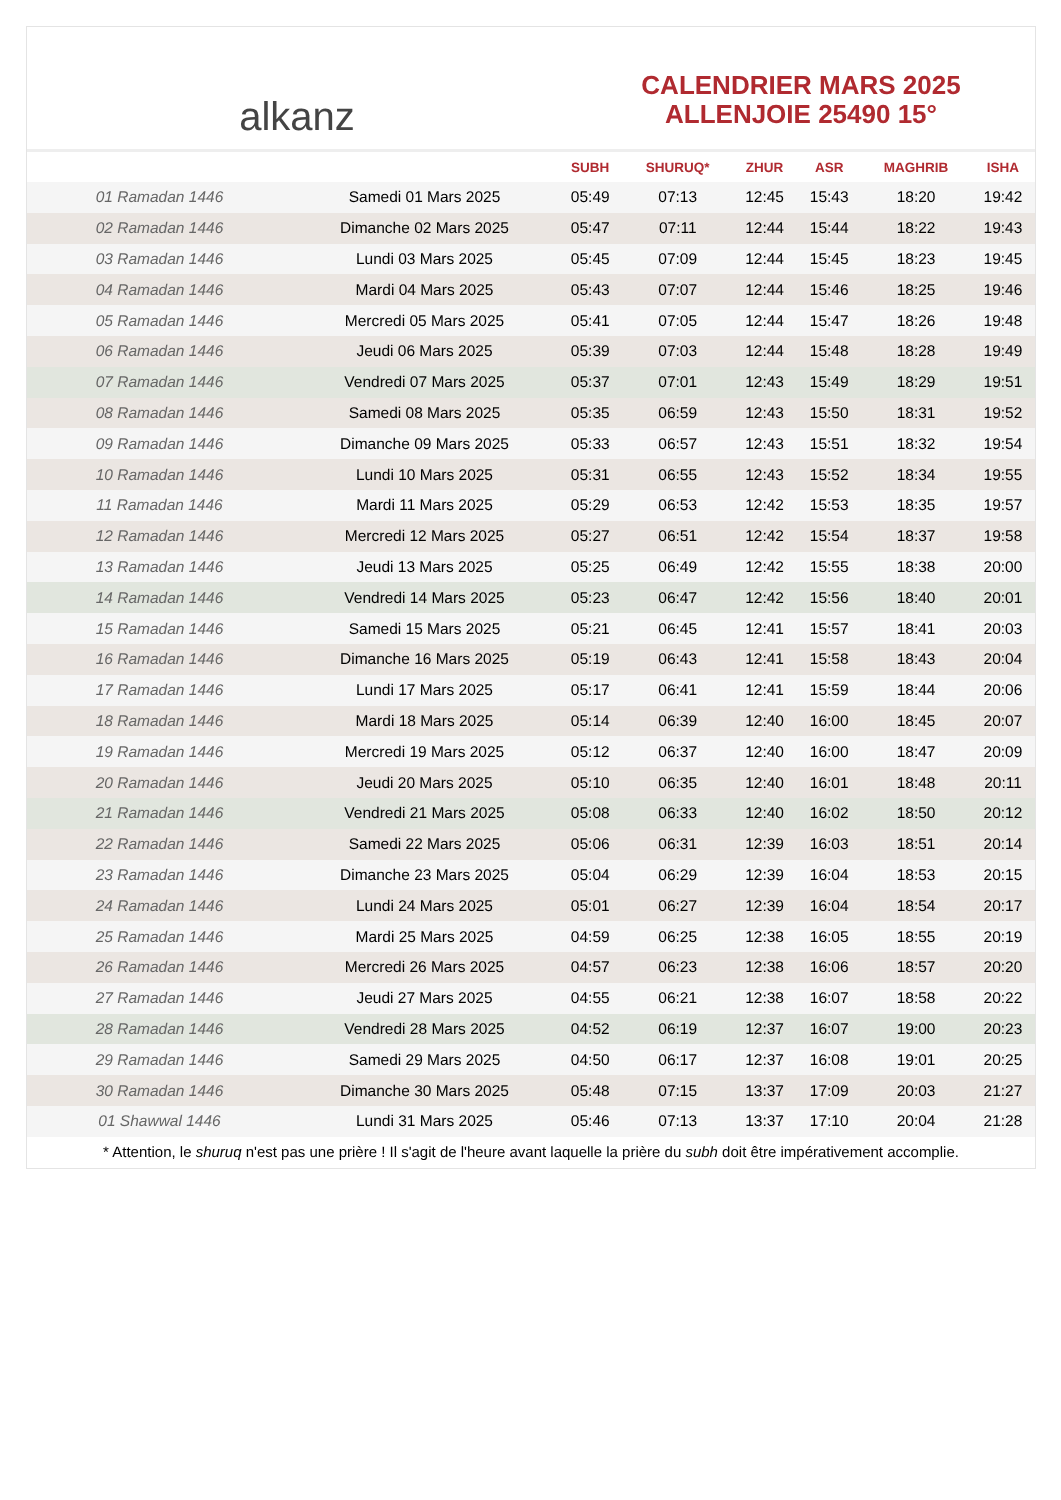alkanz
CALENDRIER MARS 2025
ALLENJOIE 25490 15°
| | | SUBH | SHURUQ* | ZHUR | ASR | MAGHRIB | ISHA |
| --- | --- | --- | --- | --- | --- | --- | --- |
| 01 Ramadan 1446 | Samedi 01 Mars 2025 | 05:49 | 07:13 | 12:45 | 15:43 | 18:20 | 19:42 |
| 02 Ramadan 1446 | Dimanche 02 Mars 2025 | 05:47 | 07:11 | 12:44 | 15:44 | 18:22 | 19:43 |
| 03 Ramadan 1446 | Lundi 03 Mars 2025 | 05:45 | 07:09 | 12:44 | 15:45 | 18:23 | 19:45 |
| 04 Ramadan 1446 | Mardi 04 Mars 2025 | 05:43 | 07:07 | 12:44 | 15:46 | 18:25 | 19:46 |
| 05 Ramadan 1446 | Mercredi 05 Mars 2025 | 05:41 | 07:05 | 12:44 | 15:47 | 18:26 | 19:48 |
| 06 Ramadan 1446 | Jeudi 06 Mars 2025 | 05:39 | 07:03 | 12:44 | 15:48 | 18:28 | 19:49 |
| 07 Ramadan 1446 | Vendredi 07 Mars 2025 | 05:37 | 07:01 | 12:43 | 15:49 | 18:29 | 19:51 |
| 08 Ramadan 1446 | Samedi 08 Mars 2025 | 05:35 | 06:59 | 12:43 | 15:50 | 18:31 | 19:52 |
| 09 Ramadan 1446 | Dimanche 09 Mars 2025 | 05:33 | 06:57 | 12:43 | 15:51 | 18:32 | 19:54 |
| 10 Ramadan 1446 | Lundi 10 Mars 2025 | 05:31 | 06:55 | 12:43 | 15:52 | 18:34 | 19:55 |
| 11 Ramadan 1446 | Mardi 11 Mars 2025 | 05:29 | 06:53 | 12:42 | 15:53 | 18:35 | 19:57 |
| 12 Ramadan 1446 | Mercredi 12 Mars 2025 | 05:27 | 06:51 | 12:42 | 15:54 | 18:37 | 19:58 |
| 13 Ramadan 1446 | Jeudi 13 Mars 2025 | 05:25 | 06:49 | 12:42 | 15:55 | 18:38 | 20:00 |
| 14 Ramadan 1446 | Vendredi 14 Mars 2025 | 05:23 | 06:47 | 12:42 | 15:56 | 18:40 | 20:01 |
| 15 Ramadan 1446 | Samedi 15 Mars 2025 | 05:21 | 06:45 | 12:41 | 15:57 | 18:41 | 20:03 |
| 16 Ramadan 1446 | Dimanche 16 Mars 2025 | 05:19 | 06:43 | 12:41 | 15:58 | 18:43 | 20:04 |
| 17 Ramadan 1446 | Lundi 17 Mars 2025 | 05:17 | 06:41 | 12:41 | 15:59 | 18:44 | 20:06 |
| 18 Ramadan 1446 | Mardi 18 Mars 2025 | 05:14 | 06:39 | 12:40 | 16:00 | 18:45 | 20:07 |
| 19 Ramadan 1446 | Mercredi 19 Mars 2025 | 05:12 | 06:37 | 12:40 | 16:00 | 18:47 | 20:09 |
| 20 Ramadan 1446 | Jeudi 20 Mars 2025 | 05:10 | 06:35 | 12:40 | 16:01 | 18:48 | 20:11 |
| 21 Ramadan 1446 | Vendredi 21 Mars 2025 | 05:08 | 06:33 | 12:40 | 16:02 | 18:50 | 20:12 |
| 22 Ramadan 1446 | Samedi 22 Mars 2025 | 05:06 | 06:31 | 12:39 | 16:03 | 18:51 | 20:14 |
| 23 Ramadan 1446 | Dimanche 23 Mars 2025 | 05:04 | 06:29 | 12:39 | 16:04 | 18:53 | 20:15 |
| 24 Ramadan 1446 | Lundi 24 Mars 2025 | 05:01 | 06:27 | 12:39 | 16:04 | 18:54 | 20:17 |
| 25 Ramadan 1446 | Mardi 25 Mars 2025 | 04:59 | 06:25 | 12:38 | 16:05 | 18:55 | 20:19 |
| 26 Ramadan 1446 | Mercredi 26 Mars 2025 | 04:57 | 06:23 | 12:38 | 16:06 | 18:57 | 20:20 |
| 27 Ramadan 1446 | Jeudi 27 Mars 2025 | 04:55 | 06:21 | 12:38 | 16:07 | 18:58 | 20:22 |
| 28 Ramadan 1446 | Vendredi 28 Mars 2025 | 04:52 | 06:19 | 12:37 | 16:07 | 19:00 | 20:23 |
| 29 Ramadan 1446 | Samedi 29 Mars 2025 | 04:50 | 06:17 | 12:37 | 16:08 | 19:01 | 20:25 |
| 30 Ramadan 1446 | Dimanche 30 Mars 2025 | 05:48 | 07:15 | 13:37 | 17:09 | 20:03 | 21:27 |
| 01 Shawwal 1446 | Lundi 31 Mars 2025 | 05:46 | 07:13 | 13:37 | 17:10 | 20:04 | 21:28 |
* Attention, le shuruq n'est pas une prière ! Il s'agit de l'heure avant laquelle la prière du subh doit être impérativement accomplie.